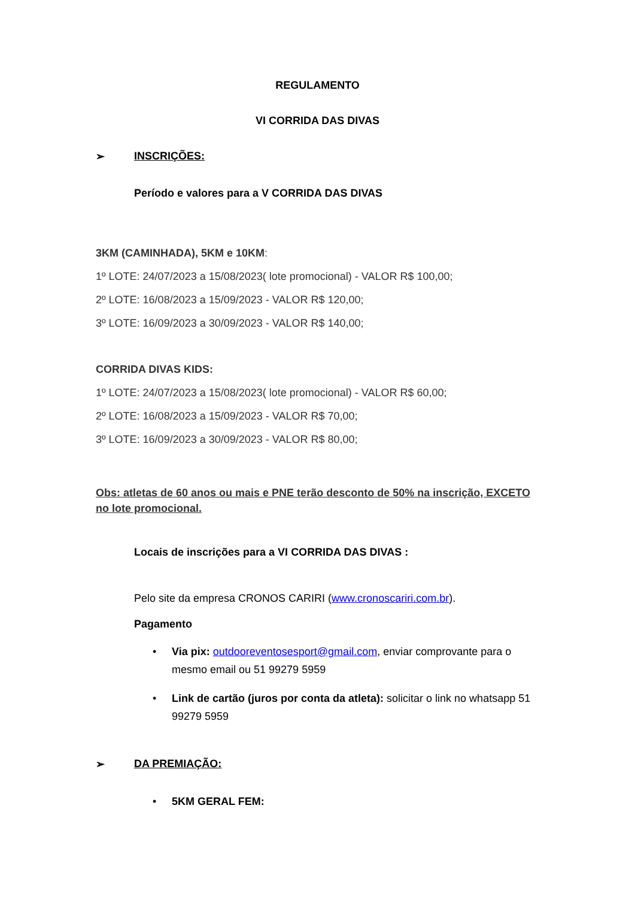REGULAMENTO
VI CORRIDA DAS DIVAS
➢ INSCRIÇÕES:
Período e valores para a V CORRIDA DAS DIVAS
3KM (CAMINHADA), 5KM e 10KM:
1º LOTE: 24/07/2023 a 15/08/2023( lote promocional) - VALOR R$ 100,00;
2º LOTE: 16/08/2023 a 15/09/2023 - VALOR R$ 120,00;
3º LOTE: 16/09/2023 a 30/09/2023 - VALOR R$ 140,00;
CORRIDA DIVAS KIDS:
1º LOTE: 24/07/2023 a 15/08/2023( lote promocional) - VALOR R$ 60,00;
2º LOTE: 16/08/2023 a 15/09/2023 - VALOR R$ 70,00;
3º LOTE: 16/09/2023 a 30/09/2023 - VALOR R$ 80,00;
Obs: atletas de 60 anos ou mais e PNE terão desconto de 50% na inscrição, EXCETO no lote promocional.
Locais de inscrições para a VI CORRIDA DAS DIVAS :
Pelo site da empresa CRONOS CARIRI (www.cronoscariri.com.br).
Pagamento
• Via pix: outdooreventosesport@gmail.com, enviar comprovante para o mesmo email ou 51 99279 5959
• Link de cartão (juros por conta da atleta): solicitar o link no whatsapp 51 99279 5959
➢ DA PREMIAÇÃO:
• 5KM GERAL FEM: